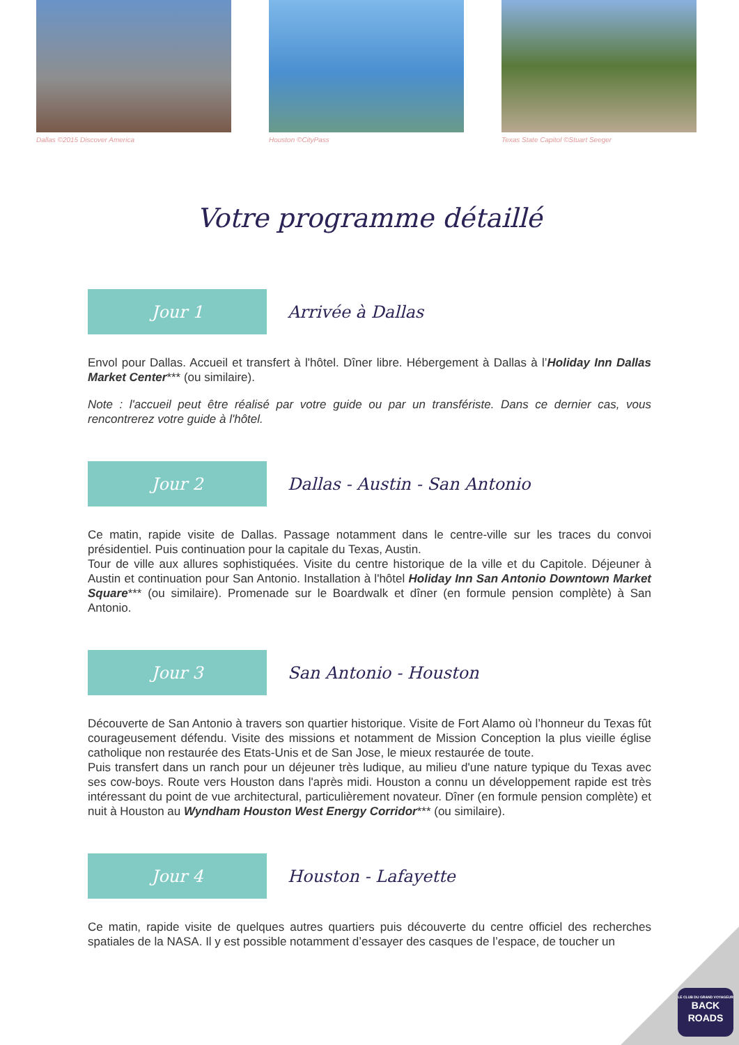Dallas ©2015 Discover America Houston ©CityPass Texas State Capitol ©Stuart Seeger
Votre programme détaillé
Jour 1
Arrivée à Dallas
Envol pour Dallas. Accueil et transfert à l'hôtel. Dîner libre. Hébergement à Dallas à l’Holiday Inn Dallas Market Center*** (ou similaire).
Note : l'accueil peut être réalisé par votre guide ou par un transfériste. Dans ce dernier cas, vous rencontrerez votre guide à l'hôtel.
Jour 2
Dallas - Austin - San Antonio
Ce matin, rapide visite de Dallas. Passage notamment dans le centre-ville sur les traces du convoi présidentiel. Puis continuation pour la capitale du Texas, Austin.
Tour de ville aux allures sophistiquées. Visite du centre historique de la ville et du Capitole. Déjeuner à Austin et continuation pour San Antonio. Installation à l'hôtel Holiday Inn San Antonio Downtown Market Square*** (ou similaire). Promenade sur le Boardwalk et dîner (en formule pension complète) à San Antonio.
Jour 3
San Antonio - Houston
Découverte de San Antonio à travers son quartier historique. Visite de Fort Alamo où l’honneur du Texas fût courageusement défendu. Visite des missions et notamment de Mission Conception la plus vieille église catholique non restaurée des Etats-Unis et de San Jose, le mieux restaurée de toute.
Puis transfert dans un ranch pour un déjeuner très ludique, au milieu d'une nature typique du Texas avec ses cow-boys. Route vers Houston dans l'après midi. Houston a connu un développement rapide est très intéressant du point de vue architectural, particulièrement novateur. Dîner (en formule pension complète) et nuit à Houston au Wyndham Houston West Energy Corridor*** (ou similaire).
Jour 4
Houston - Lafayette
Ce matin, rapide visite de quelques autres quartiers puis découverte du centre officiel des recherches spatiales de la NASA. Il y est possible notamment d’essayer des casques de l’espace, de toucher un
LE CLUB DU GRAND VOYAGEUR
BACK
ROADS